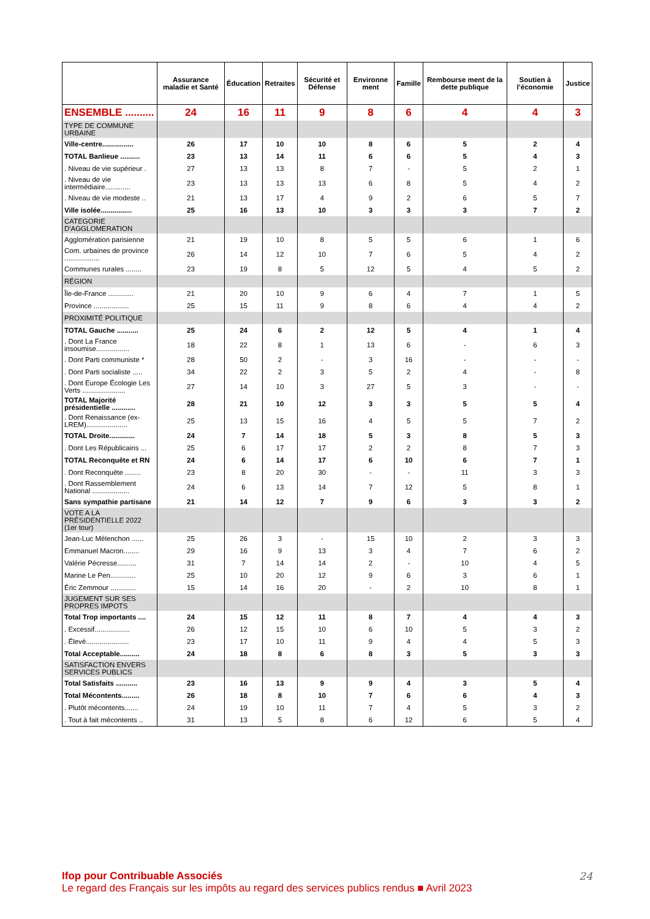| | Assurance maladie et Santé | Éducation | Retraites | Sécurité et Défense | Environne ment | Famille | Rembourse ment de la dette publique | Soutien à l’économie | Justice |
| --- | --- | --- | --- | --- | --- | --- | --- | --- | --- |
| ENSEMBLE .......... | 24 | 16 | 11 | 9 | 8 | 6 | 4 | 4 | 3 |
| TYPE DE COMMUNE URBAINE | | | | | | | | | |
| Ville-centre................ | 26 | 17 | 10 | 10 | 8 | 6 | 5 | 2 | 4 |
| TOTAL Banlieue .......... | 23 | 13 | 14 | 11 | 6 | 6 | 5 | 4 | 3 |
| . Niveau de vie supérieur . | 27 | 13 | 13 | 8 | 7 | - | 5 | 2 | 1 |
| . Niveau de vie intermédiaire............. | 23 | 13 | 13 | 13 | 6 | 8 | 5 | 4 | 2 |
| . Niveau de vie modeste .. | 21 | 13 | 17 | 4 | 9 | 2 | 6 | 5 | 7 |
| Ville isolée................ | 25 | 16 | 13 | 10 | 3 | 3 | 3 | 7 | 2 |
| CATEGORIE D'AGGLOMERATION | | | | | | | | | |
| Agglomération parisienne | 21 | 19 | 10 | 8 | 5 | 5 | 6 | 1 | 6 |
| Com. urbaines de province .................. | 26 | 14 | 12 | 10 | 7 | 6 | 5 | 4 | 2 |
| Communes rurales ........ | 23 | 19 | 8 | 5 | 12 | 5 | 4 | 5 | 2 |
| RÉGION | | | | | | | | | |
| Île-de-France ............. | 21 | 20 | 10 | 9 | 6 | 4 | 7 | 1 | 5 |
| Province .................. | 25 | 15 | 11 | 9 | 8 | 6 | 4 | 4 | 2 |
| PROXIMITÉ POLITIQUE | | | | | | | | | |
| TOTAL Gauche ........... | 25 | 24 | 6 | 2 | 12 | 5 | 4 | 1 | 4 |
| . Dont La France insoumise................. | 18 | 22 | 8 | 1 | 13 | 6 | - | 6 | 3 |
| . Dont Parti communiste * | 28 | 50 | 2 | - | 3 | 16 | - | - | - |
| . Dont Parti socialiste ..... | 34 | 22 | 2 | 3 | 5 | 2 | 4 | - | 8 |
| . Dont Europe Écologie Les Verts ...................... | 27 | 14 | 10 | 3 | 27 | 5 | 3 | - | - |
| TOTAL Majorité présidentielle ............ | 28 | 21 | 10 | 12 | 3 | 3 | 5 | 5 | 4 |
| . Dont Renaissance (ex-LREM)..................... | 25 | 13 | 15 | 16 | 4 | 5 | 5 | 7 | 2 |
| TOTAL Droite............. | 24 | 7 | 14 | 18 | 5 | 3 | 8 | 5 | 3 |
| . Dont Les Républicains ... | 25 | 6 | 17 | 17 | 2 | 2 | 8 | 7 | 3 |
| TOTAL Reconquête et RN | 24 | 6 | 14 | 17 | 6 | 10 | 6 | 7 | 1 |
| . Dont Reconquête ........ | 23 | 8 | 20 | 30 | - | - | 11 | 3 | 3 |
| . Dont Rassemblement National ................... | 24 | 6 | 13 | 14 | 7 | 12 | 5 | 8 | 1 |
| Sans sympathie partisane | 21 | 14 | 12 | 7 | 9 | 6 | 3 | 3 | 2 |
| VOTE A LA PRÉSIDENTIELLE 2022 (1er tour) | | | | | | | | | |
| Jean-Luc Mélenchon ...... | 25 | 26 | 3 | - | 15 | 10 | 2 | 3 | 3 |
| Emmanuel Macron........ | 29 | 16 | 9 | 13 | 3 | 4 | 7 | 6 | 2 |
| Valérie Pécresse.......... | 31 | 7 | 14 | 14 | 2 | - | 10 | 4 | 5 |
| Marine Le Pen............. | 25 | 10 | 20 | 12 | 9 | 6 | 3 | 6 | 1 |
| Éric Zemmour ............. | 15 | 14 | 16 | 20 | - | 2 | 10 | 8 | 1 |
| JUGEMENT SUR SES PROPRES IMPOTS | | | | | | | | | |
| Total Trop importants .... | 24 | 15 | 12 | 11 | 8 | 7 | 4 | 4 | 3 |
| . Excessif.................. | 26 | 12 | 15 | 10 | 6 | 10 | 5 | 3 | 2 |
| . Élevé...................... | 23 | 17 | 10 | 11 | 9 | 4 | 4 | 5 | 3 |
| Total Acceptable.......... | 24 | 18 | 8 | 6 | 8 | 3 | 5 | 3 | 3 |
| SATISFACTION ENVERS SERVICES PUBLICS | | | | | | | | | |
| Total Satisfaits ........... | 23 | 16 | 13 | 9 | 9 | 4 | 3 | 5 | 4 |
| Total Mécontents......... | 26 | 18 | 8 | 10 | 7 | 6 | 6 | 4 | 3 |
| . Plutôt mécontents....... | 24 | 19 | 10 | 11 | 7 | 4 | 5 | 3 | 2 |
| . Tout à fait mécontents .. | 31 | 13 | 5 | 8 | 6 | 12 | 6 | 5 | 4 |
24
Ifop pour Contribuable Associés
Le regard des Français sur les impôts au regard des services publics rendus ■ Avril 2023